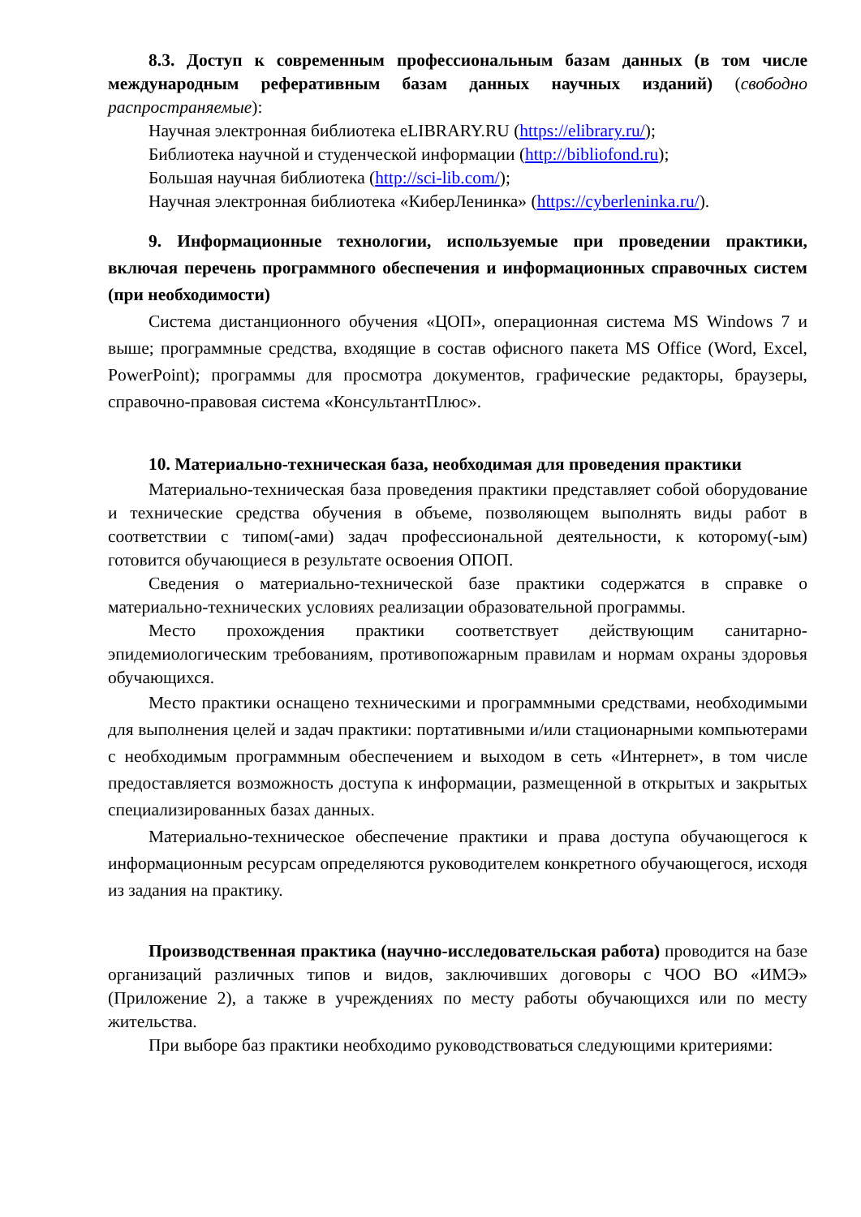8.3. Доступ к современным профессиональным базам данных (в том числе международным реферативным базам данных научных изданий) (свободно распространяемые):
Научная электронная библиотека eLIBRARY.RU (https://elibrary.ru/);
Библиотека научной и студенческой информации (http://bibliofond.ru);
Большая научная библиотека (http://sci-lib.com/);
Научная электронная библиотека «КиберЛенинка» (https://cyberleninka.ru/).
9. Информационные технологии, используемые при проведении практики, включая перечень программного обеспечения и информационных справочных систем (при необходимости)
Система дистанционного обучения «ЦОП», операционная система MS Windows 7 и выше; программные средства, входящие в состав офисного пакета MS Office (Word, Excel, PowerPoint); программы для просмотра документов, графические редакторы, браузеры, справочно-правовая система «КонсультантПлюс».
10. Материально-техническая база, необходимая для проведения практики
Материально-техническая база проведения практики представляет собой оборудование и технические средства обучения в объеме, позволяющем выполнять виды работ в соответствии с типом(-ами) задач профессиональной деятельности, к которому(-ым) готовится обучающиеся в результате освоения ОПОП.
Сведения о материально-технической базе практики содержатся в справке о материально-технических условиях реализации образовательной программы.
Место прохождения практики соответствует действующим санитарно-эпидемиологическим требованиям, противопожарным правилам и нормам охраны здоровья обучающихся.
Место практики оснащено техническими и программными средствами, необходимыми для выполнения целей и задач практики: портативными и/или стационарными компьютерами с необходимым программным обеспечением и выходом в сеть «Интернет», в том числе предоставляется возможность доступа к информации, размещенной в открытых и закрытых специализированных базах данных.
Материально-техническое обеспечение практики и права доступа обучающегося к информационным ресурсам определяются руководителем конкретного обучающегося, исходя из задания на практику.
Производственная практика (научно-исследовательская работа) проводится на базе организаций различных типов и видов, заключивших договоры с ЧОО ВО «ИМЭ» (Приложение 2), а также в учреждениях по месту работы обучающихся или по месту жительства.
При выборе баз практики необходимо руководствоваться следующими критериями: